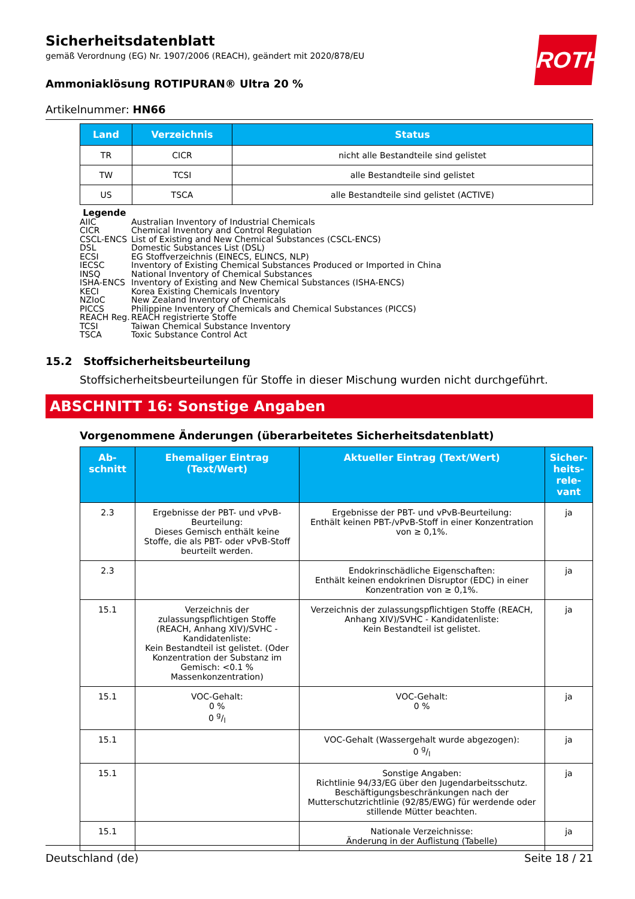ROTH
Sicherheitsdatenblatt
gemäß Verordnung (EG) Nr. 1907/2006 (REACH), geändert mit 2020/878/EU
Ammoniaklösung ROTIPURAN® Ultra 20 %
Artikelnummer: HN66
| Land | Verzeichnis | Status |
| --- | --- | --- |
| TR | CICR | nicht alle Bestandteile sind gelistet |
| TW | TCSI | alle Bestandteile sind gelistet |
| US | TSCA | alle Bestandteile sind gelistet (ACTIVE) |
Legende
AIIC Australian Inventory of Industrial Chemicals
CICR Chemical Inventory and Control Regulation
CSCL-ENCS List of Existing and New Chemical Substances (CSCL-ENCS)
DSL Domestic Substances List (DSL)
ECSI EG Stoffverzeichnis (EINECS, ELINCS, NLP)
IECSC Inventory of Existing Chemical Substances Produced or Imported in China
INSQ National Inventory of Chemical Substances
ISHA-ENCS Inventory of Existing and New Chemical Substances (ISHA-ENCS)
KECI Korea Existing Chemicals Inventory
NZIoC New Zealand Inventory of Chemicals
PICCS Philippine Inventory of Chemicals and Chemical Substances (PICCS)
REACH Reg. REACH registrierte Stoffe
TCSI Taiwan Chemical Substance Inventory
TSCA Toxic Substance Control Act
15.2 Stoffsicherheitsbeurteilung
Stoffsicherheitsbeurteilungen für Stoffe in dieser Mischung wurden nicht durchgeführt.
ABSCHNITT 16: Sonstige Angaben
Vorgenommene Änderungen (überarbeitetes Sicherheitsdatenblatt)
| Ab- schnitt | Ehemaliger Eintrag (Text/Wert) | Aktueller Eintrag (Text/Wert) | Sicher- heits- rele- vant |
| --- | --- | --- | --- |
| 2.3 | Ergebnisse der PBT- und vPvB-Beurteilung: Dieses Gemisch enthält keine Stoffe, die als PBT- oder vPvB-Stoff beurteilt werden. | Ergebnisse der PBT- und vPvB-Beurteilung: Enthält keinen PBT-/vPvB-Stoff in einer Konzentration von ≥ 0,1%. | ja |
| 2.3 | | Endokrinschädliche Eigenschaften: Enthält keinen endokrinen Disruptor (EDC) in einer Konzentration von ≥ 0,1%. | ja |
| 15.1 | Verzeichnis der zulassungspflichtigen Stoffe (REACH, Anhang XIV)/SVHC - Kandidatenliste: Kein Bestandteil ist gelistet. (Oder Konzentration der Substanz im Gemisch: <0.1 % Massenkonzentration) | Verzeichnis der zulassungspflichtigen Stoffe (REACH, Anhang XIV)/SVHC - Kandidatenliste: Kein Bestandteil ist gelistet. | ja |
| 15.1 | VOC-Gehalt: 0 % 0 g/l | VOC-Gehalt: 0 % | ja |
| 15.1 | | VOC-Gehalt (Wassergehalt wurde abgezogen): 0 g/l | ja |
| 15.1 | | Sonstige Angaben: Richtlinie 94/33/EG über den Jugendarbeitsschutz. Beschäftigungsbeschränkungen nach der Mutterschutzrichtlinie (92/85/EWG) für werdende oder stillende Mütter beachten. | ja |
| 15.1 | | Nationale Verzeichnisse: Änderung in der Auflistung (Tabelle) | ja |
Deutschland (de) Seite 18 / 21